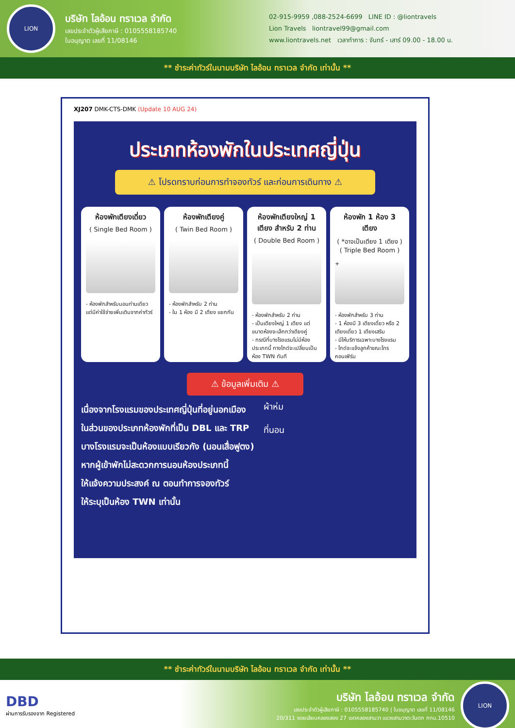LION
บริษัท ไลอ้อน ทราเวล จำกัด
เลขประจำตัวผู้เสียภาษี : 0105558185740
ใบอนุญาต เลขที่ 11/08146
02-915-9959 ,088-2524-6699 LINE ID : @liontravels
Lion Travels liontravel99@gmail.com
www.liontravels.net เวลาทำการ : จันทร์ - เสาร์ 09.00 - 18.00 น.
** ชำระค่าทัวร์ในนามบริษัท ไลอ้อน ทราเวล จำกัด เท่านั้น **
XJ207 DMK-CTS-DMK (Update 10 AUG 24)
ประเภทห้องพักในประเทศญี่ปุ่น
⚠ โปรดทราบก่อนการทำจองทัวร์ และก่อนการเดินทาง ⚠
ห้องพักเตียงเดี่ยว
( Single Bed Room )
- ห้องพักสำหรับนอนท่านเดียว แต่มีค่าใช้จ่ายเพิ่มเติมจากค่าทัวร์
ห้องพักเตียงคู่
( Twin Bed Room )
- ห้องพักสำหรับ 2 ท่าน
- ใน 1 ห้อง มี 2 เตียง แยกกัน
ห้องพักเตียงใหญ่ 1 เตียง สำหรับ 2 ท่าน
( Double Bed Room )
- ห้องพักสำหรับ 2 ท่าน
- เป็นเตียงใหญ่ 1 เตียง แต่ขนาดห้องจะเล็กกว่าเตียงคู่
- กรณีที่บางโรงแรมไม่มีห้องประเภทนี้ ทางไกด์จะเปลี่ยนเป็นห้อง TWN ทันที
ห้องพัก 1 ห้อง 3 เตียง
( *อาจเป็นเตียง 1 เตียง )
( Triple Bed Room )
+
- ห้องพักสำหรับ 3 ท่าน
- 1 ห้องมี 3 เตียงเดี่ยว หรือ 2 เตียงเดี่ยว 1 เตียงเสริม
- มีให้บริการเฉพาะบางโรงแรม
- ไกด์จะแจ้งลูกค้าขณะโทรคอนเฟิร์ม
⚠ ข้อมูลเพิ่มเติม ⚠
เนื่องจากโรงแรมของประเทศญี่ปุ่นที่อยู่นอกเมือง
ในส่วนของประเภทห้องพักที่เป็น DBL และ TRP
บางโรงแรมจะเป็นห้องแบบเรียวกัง (นอนเสื่อฟูตง)
หากผู้เข้าพักไม่สะดวกการนอนห้องประเภทนี้
ให้แจ้งความประสงค์ ณ ตอนทำการจองทัวร์
ให้ระบุเป็นห้อง TWN เท่านั้น
ผ้าห่ม
ที่นอน
** ชำระค่าทัวร์ในนามบริษัท ไลอ้อน ทราเวล จำกัด เท่านั้น **
DBD
ผ่านการรับรองจาก Registered
บริษัท ไลอ้อน ทราเวล จำกัด
เลขประจำตัวผู้เสียภาษี : 0105558185740 | ใบอนุญาต เลขที่ 11/08146
20/311 ซอยเลียบคลองสอง 27 เขตคลองสามวา แขวงสามวาตะวันตก กทม.10510
LION